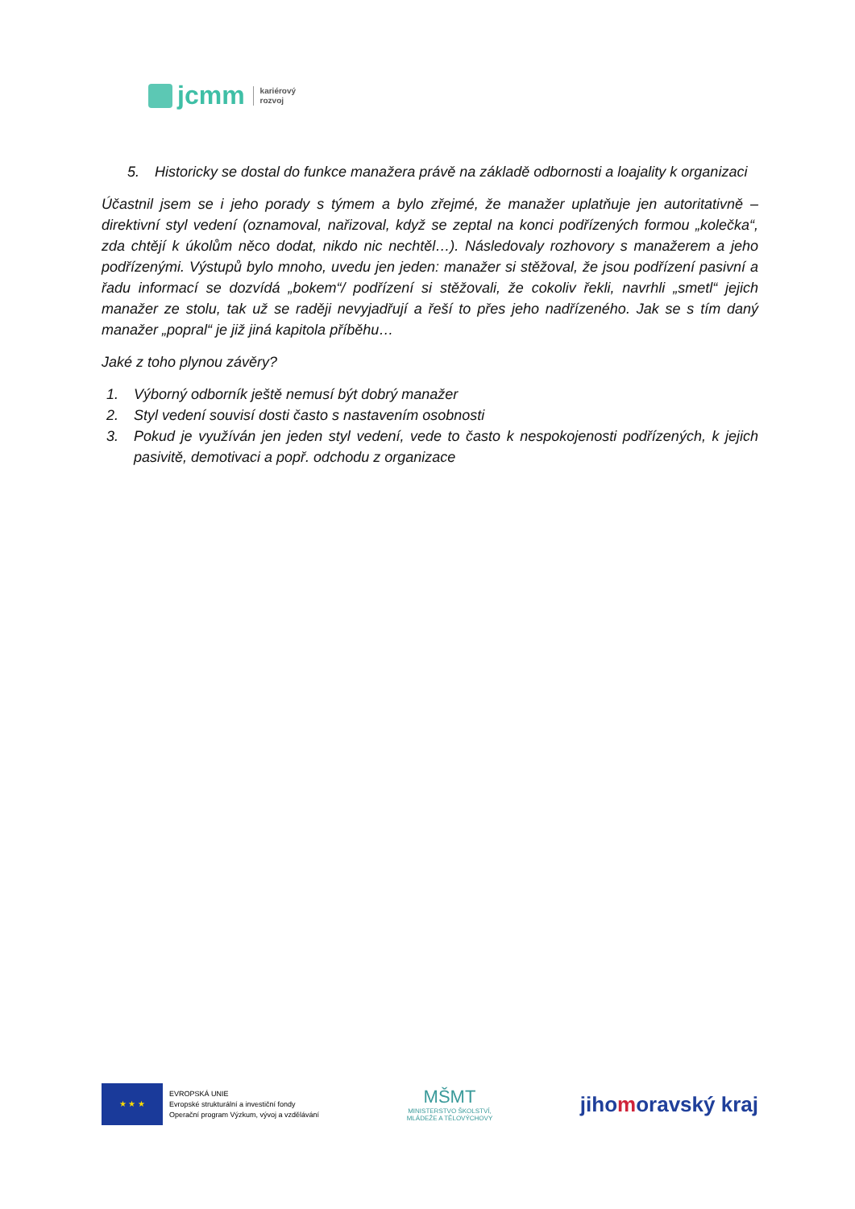jcmm
kariérový
rozvoj
5. Historicky se dostal do funkce manažera právě na základě odbornosti a loajality k organizaci
Účastnil jsem se i jeho porady s týmem a bylo zřejmé, že manažer uplatňuje jen autoritativně – direktivní styl vedení (oznamoval, nařizoval, když se zeptal na konci podřízených formou „kolečka“, zda chtějí k úkolům něco dodat, nikdo nic nechtěl…). Následovaly rozhovory s manažerem a jeho podřízenými. Výstupů bylo mnoho, uvedu jen jeden: manažer si stěžoval, že jsou podřízení pasivní a řadu informací se dozvídá „bokem“/ podřízení si stěžovali, že cokoliv řekli, navrhli „smetl“ jejich manažer ze stolu, tak už se raději nevyjadřují a řeší to přes jeho nadřízeného. Jak se s tím daný manažer „popral“ je již jiná kapitola příběhu…
Jaké z toho plynou závěry?
1. Výborný odborník ještě nemusí být dobrý manažer
2. Styl vedení souvisí dosti často s nastavením osobnosti
3. Pokud je využíván jen jeden styl vedení, vede to často k nespokojenosti podřízených, k jejich pasivitě, demotivaci a popř. odchodu z organizace
★ ★ ★
EVROPSKÁ UNIE
Evropské strukturální a investiční fondy
Operační program Výzkum, vývoj a vzdělávání
MŠMT
MINISTERSTVO ŠKOLSTVÍ,
MLÁDEŽE A TĚLOVÝCHOVY
jihomoravský kraj